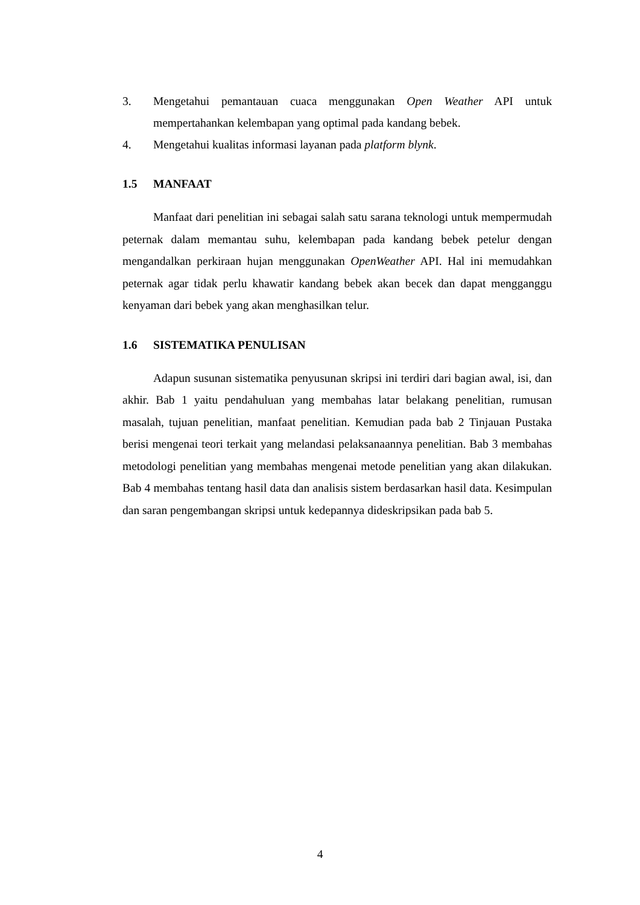3. Mengetahui pemantauan cuaca menggunakan Open Weather API untuk mempertahankan kelembapan yang optimal pada kandang bebek.
4. Mengetahui kualitas informasi layanan pada platform blynk.
1.5 MANFAAT
Manfaat dari penelitian ini sebagai salah satu sarana teknologi untuk mempermudah peternak dalam memantau suhu, kelembapan pada kandang bebek petelur dengan mengandalkan perkiraan hujan menggunakan OpenWeather API. Hal ini memudahkan peternak agar tidak perlu khawatir kandang bebek akan becek dan dapat mengganggu kenyaman dari bebek yang akan menghasilkan telur.
1.6 SISTEMATIKA PENULISAN
Adapun susunan sistematika penyusunan skripsi ini terdiri dari bagian awal, isi, dan akhir. Bab 1 yaitu pendahuluan yang membahas latar belakang penelitian, rumusan masalah, tujuan penelitian, manfaat penelitian. Kemudian pada bab 2 Tinjauan Pustaka berisi mengenai teori terkait yang melandasi pelaksanaannya penelitian. Bab 3 membahas metodologi penelitian yang membahas mengenai metode penelitian yang akan dilakukan. Bab 4 membahas tentang hasil data dan analisis sistem berdasarkan hasil data. Kesimpulan dan saran pengembangan skripsi untuk kedepannya dideskripsikan pada bab 5.
4